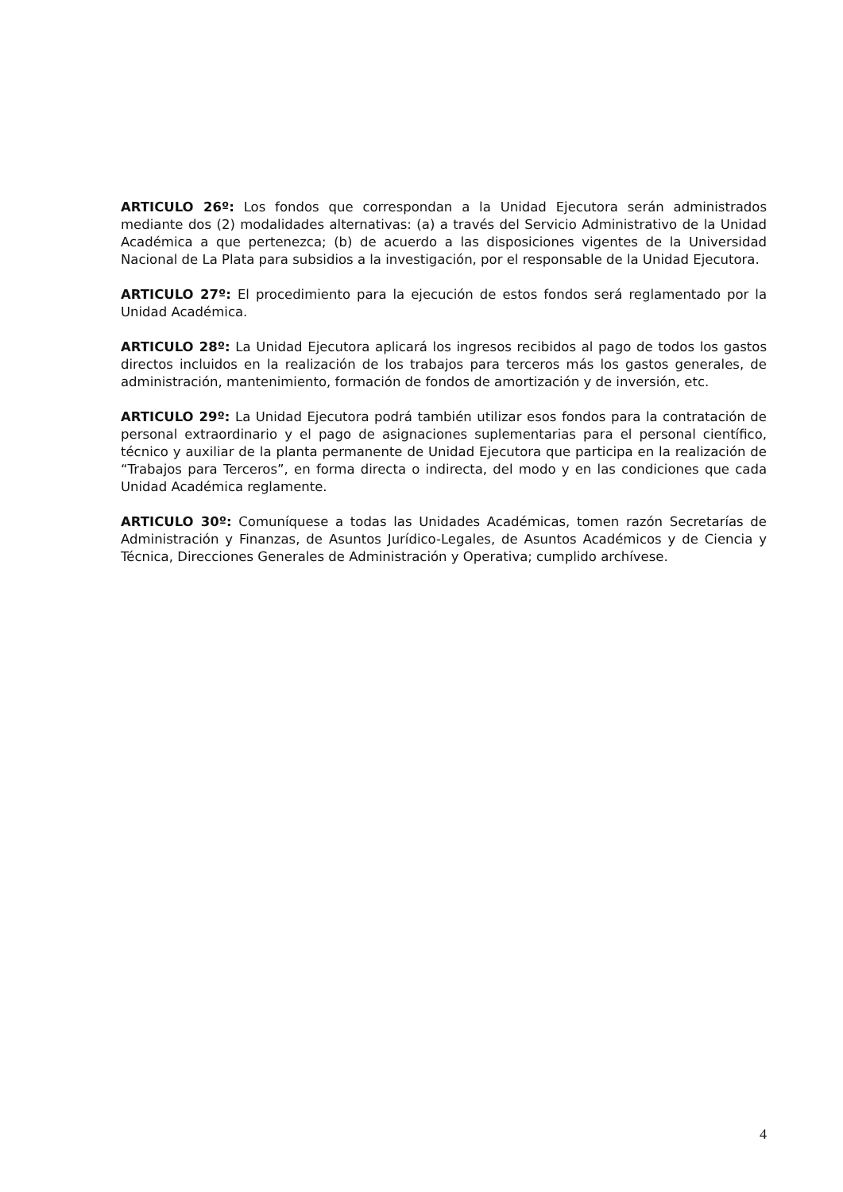ARTICULO 26º: Los fondos que correspondan a la Unidad Ejecutora serán administrados mediante dos (2) modalidades alternativas: (a) a través del Servicio Administrativo de la Unidad Académica a que pertenezca; (b) de acuerdo a las disposiciones vigentes de la Universidad Nacional de La Plata para subsidios a la investigación, por el responsable de la Unidad Ejecutora.
ARTICULO 27º: El procedimiento para la ejecución de estos fondos será reglamentado por la Unidad Académica.
ARTICULO 28º: La Unidad Ejecutora aplicará los ingresos recibidos al pago de todos los gastos directos incluidos en la realización de los trabajos para terceros más los gastos generales, de administración, mantenimiento, formación de fondos de amortización y de inversión, etc.
ARTICULO 29º: La Unidad Ejecutora podrá también utilizar esos fondos para la contratación de personal extraordinario y el pago de asignaciones suplementarias para el personal científico, técnico y auxiliar de la planta permanente de Unidad Ejecutora que participa en la realización de “Trabajos para Terceros”, en forma directa o indirecta, del modo y en las condiciones que cada Unidad Académica reglamente.
ARTICULO 30º: Comuníquese a todas las Unidades Académicas, tomen razón Secretarías de Administración y Finanzas, de Asuntos Jurídico-Legales, de Asuntos Académicos y de Ciencia y Técnica, Direcciones Generales de Administración y Operativa; cumplido archívese.
4